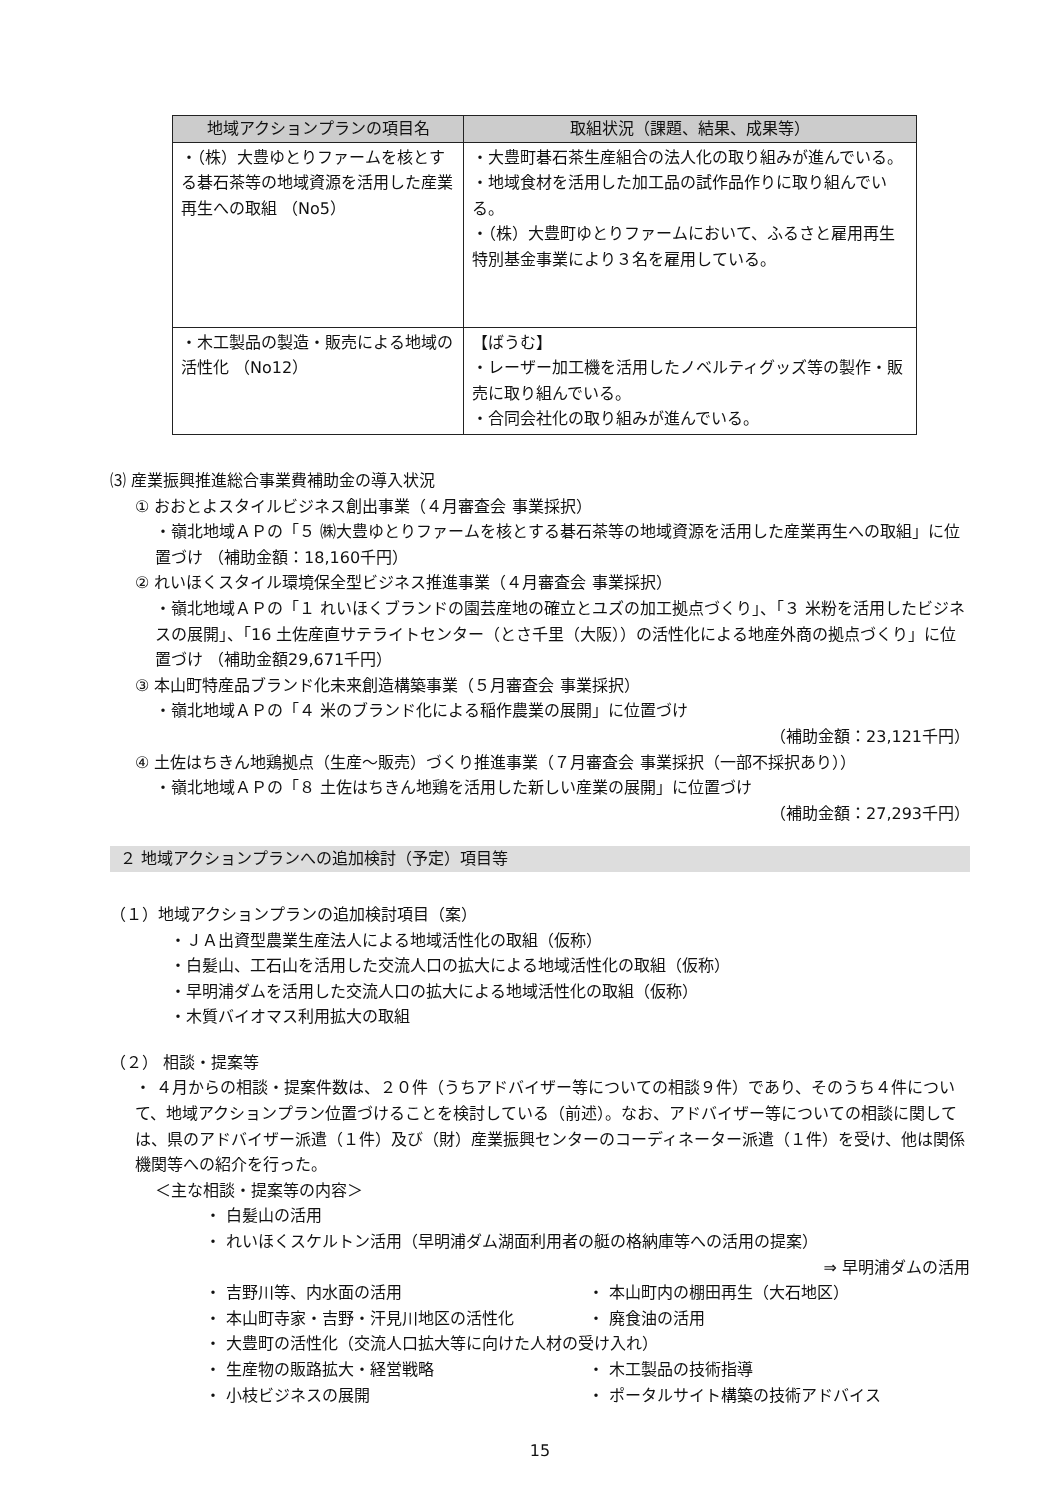| 地域アクションプランの項目名 | 取組状況（課題、結果、成果等） |
| --- | --- |
| ・（株）大豊ゆとりファームを核とする碁石茶等の地域資源を活用した産業再生への取組 （No5） | ・大豊町碁石茶生産組合の法人化の取り組みが進んでいる。 ・地域食材を活用した加工品の試作品作りに取り組んでいる。 ・（株）大豊町ゆとりファームにおいて、ふるさと雇用再生特別基金事業により３名を雇用している。 |
| ・木工製品の製造・販売による地域の活性化 （No12） | 【ばうむ】 ・レーザー加工機を活用したノベルティグッズ等の製作・販売に取り組んでいる。 ・合同会社化の取り組みが進んでいる。 |
⑶ 産業振興推進総合事業費補助金の導入状況
① おおとよスタイルビジネス創出事業（４月審査会 事業採択）
・嶺北地域ＡＰの「５ ㈱大豊ゆとりファームを核とする碁石茶等の地域資源を活用した産業再生への取組」に位置づけ （補助金額：18,160千円）
② れいほくスタイル環境保全型ビジネス推進事業（４月審査会 事業採択）
・嶺北地域ＡＰの「１ れいほくブランドの園芸産地の確立とユズの加工拠点づくり」、「３ 米粉を活用したビジネスの展開」、「16 土佐産直サテライトセンター（とさ千里（大阪））の活性化による地産外商の拠点づくり」に位置づけ （補助金額29,671千円）
③ 本山町特産品ブランド化未来創造構築事業（５月審査会 事業採択）
・嶺北地域ＡＰの「４ 米のブランド化による稲作農業の展開」に位置づけ
（補助金額：23,121千円）
④ 土佐はちきん地鶏拠点（生産～販売）づくり推進事業（７月審査会 事業採択（一部不採択あり））
・嶺北地域ＡＰの「８ 土佐はちきん地鶏を活用した新しい産業の展開」に位置づけ
（補助金額：27,293千円）
２ 地域アクションプランへの追加検討（予定）項目等
（１）地域アクションプランの追加検討項目（案）
・ＪＡ出資型農業生産法人による地域活性化の取組（仮称）
・白髪山、工石山を活用した交流人口の拡大による地域活性化の取組（仮称）
・早明浦ダムを活用した交流人口の拡大による地域活性化の取組（仮称）
・木質バイオマス利用拡大の取組
（２） 相談・提案等
・ ４月からの相談・提案件数は、２０件（うちアドバイザー等についての相談９件）であり、そのうち４件について、地域アクションプラン位置づけることを検討している（前述）。なお、アドバイザー等についての相談に関しては、県のアドバイザー派遣（１件）及び（財）産業振興センターのコーディネーター派遣（１件）を受け、他は関係機関等への紹介を行った。
＜主な相談・提案等の内容＞
・ 白髪山の活用
・ れいほくスケルトン活用（早明浦ダム湖面利用者の艇の格納庫等への活用の提案）
⇒ 早明浦ダムの活用
・ 吉野川等、内水面の活用 ・ 本山町内の棚田再生（大石地区）
・ 本山町寺家・吉野・汗見川地区の活性化 ・ 廃食油の活用
・ 大豊町の活性化（交流人口拡大等に向けた人材の受け入れ）
・ 生産物の販路拡大・経営戦略 ・ 木工製品の技術指導
・ 小枝ビジネスの展開 ・ ポータルサイト構築の技術アドバイス
15